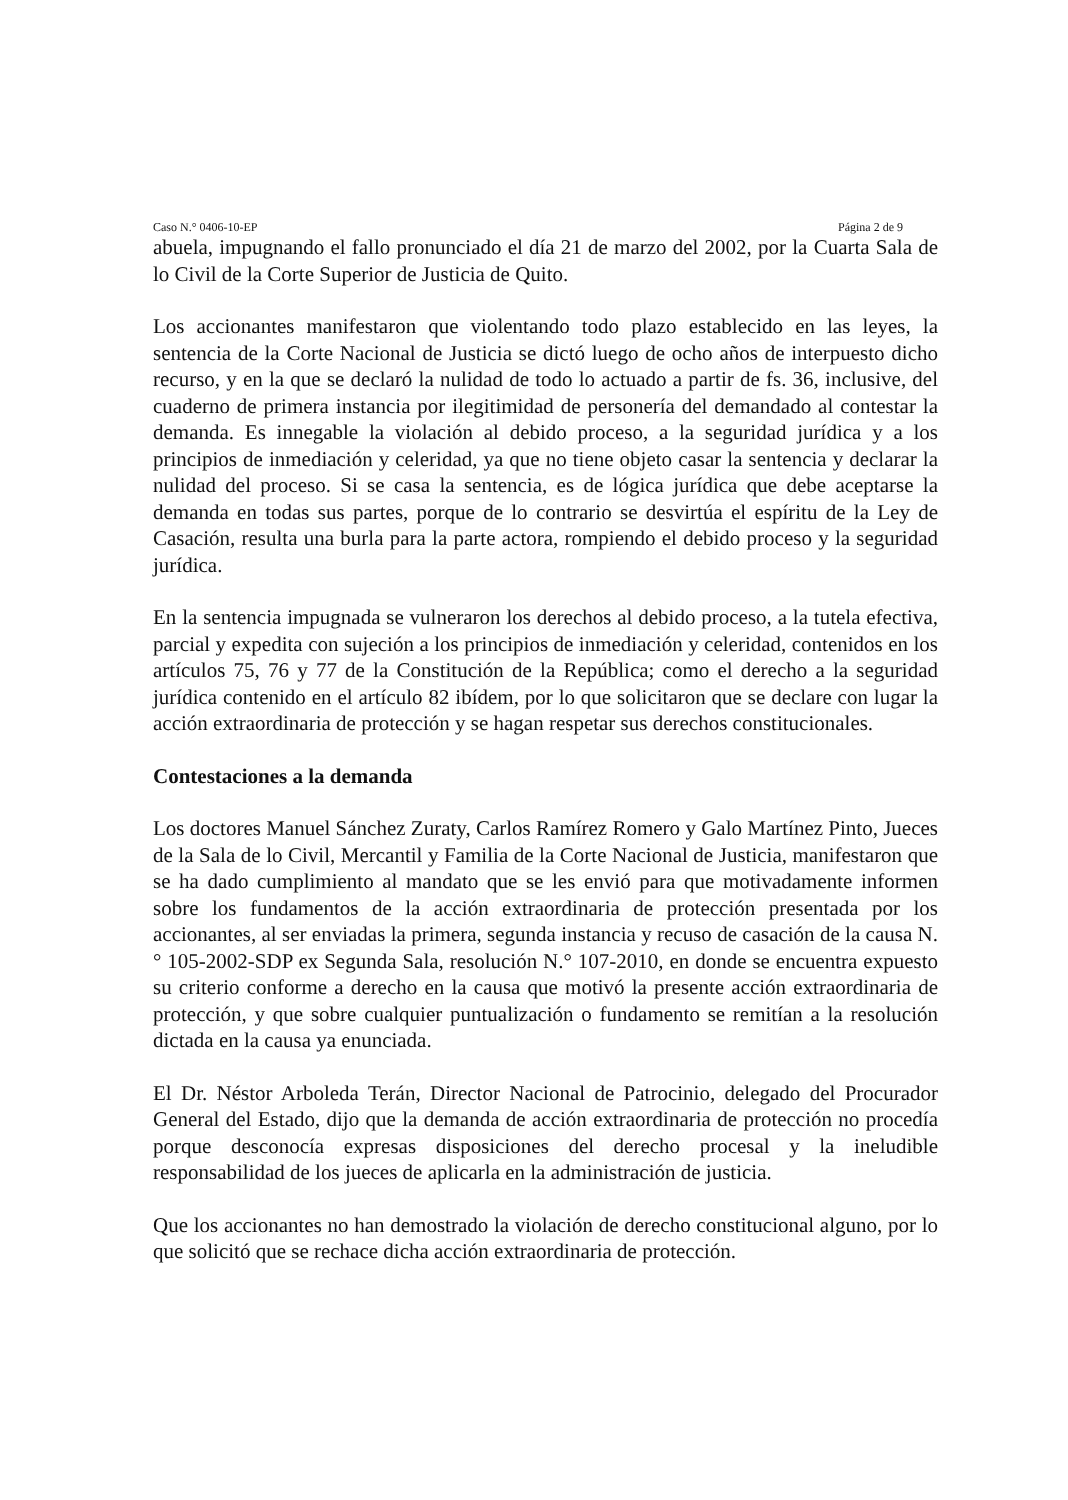Caso N.° 0406-10-EP Página 2 de 9
abuela, impugnando el fallo pronunciado el día 21 de marzo del 2002, por la Cuarta Sala de lo Civil de la Corte Superior de Justicia de Quito.
Los accionantes manifestaron que violentando todo plazo establecido en las leyes, la sentencia de la Corte Nacional de Justicia se dictó luego de ocho años de interpuesto dicho recurso, y en la que se declaró la nulidad de todo lo actuado a partir de fs. 36, inclusive, del cuaderno de primera instancia por ilegitimidad de personería del demandado al contestar la demanda. Es innegable la violación al debido proceso, a la seguridad jurídica y a los principios de inmediación y celeridad, ya que no tiene objeto casar la sentencia y declarar la nulidad del proceso. Si se casa la sentencia, es de lógica jurídica que debe aceptarse la demanda en todas sus partes, porque de lo contrario se desvirtúa el espíritu de la Ley de Casación, resulta una burla para la parte actora, rompiendo el debido proceso y la seguridad jurídica.
En la sentencia impugnada se vulneraron los derechos al debido proceso, a la tutela efectiva, parcial y expedita con sujeción a los principios de inmediación y celeridad, contenidos en los artículos 75, 76 y 77 de la Constitución de la República; como el derecho a la seguridad jurídica contenido en el artículo 82 ibídem, por lo que solicitaron que se declare con lugar la acción extraordinaria de protección y se hagan respetar sus derechos constitucionales.
Contestaciones a la demanda
Los doctores Manuel Sánchez Zuraty, Carlos Ramírez Romero y Galo Martínez Pinto, Jueces de la Sala de lo Civil, Mercantil y Familia de la Corte Nacional de Justicia, manifestaron que se ha dado cumplimiento al mandato que se les envió para que motivadamente informen sobre los fundamentos de la acción extraordinaria de protección presentada por los accionantes, al ser enviadas la primera, segunda instancia y recuso de casación de la causa N.° 105-2002-SDP ex Segunda Sala, resolución N.° 107-2010, en donde se encuentra expuesto su criterio conforme a derecho en la causa que motivó la presente acción extraordinaria de protección, y que sobre cualquier puntualización o fundamento se remitían a la resolución dictada en la causa ya enunciada.
El Dr. Néstor Arboleda Terán, Director Nacional de Patrocinio, delegado del Procurador General del Estado, dijo que la demanda de acción extraordinaria de protección no procedía porque desconocía expresas disposiciones del derecho procesal y la ineludible responsabilidad de los jueces de aplicarla en la administración de justicia.
Que los accionantes no han demostrado la violación de derecho constitucional alguno, por lo que solicitó que se rechace dicha acción extraordinaria de protección.